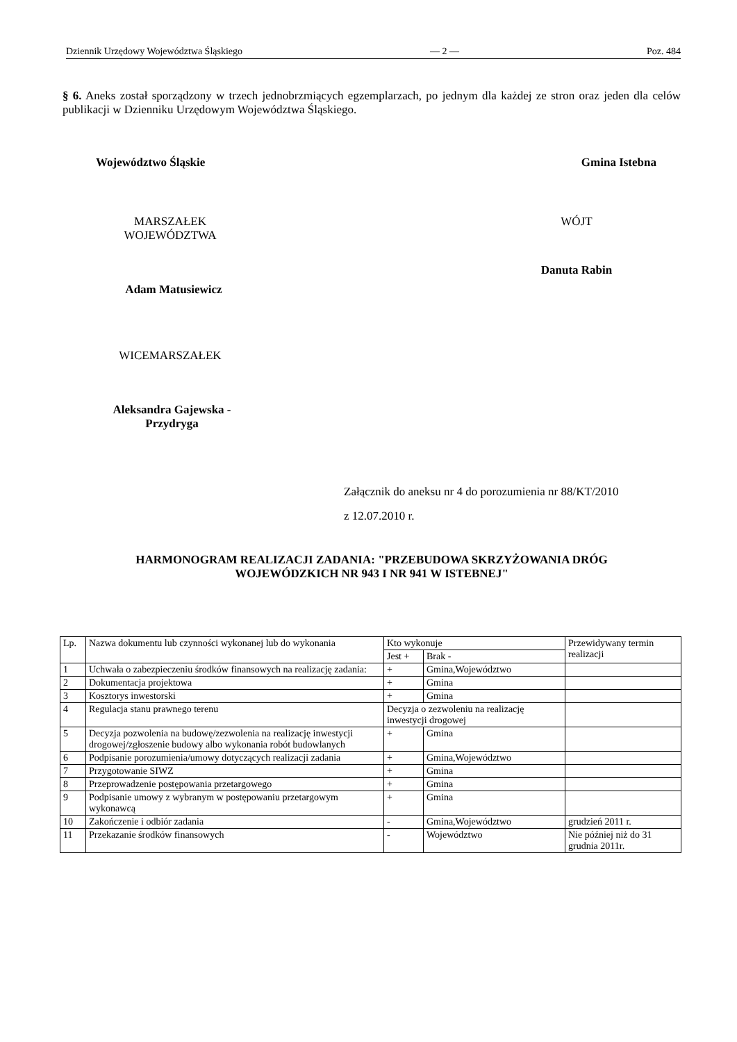Dziennik Urzędowy Województwa Śląskiego — 2 — Poz. 484
§ 6. Aneks został sporządzony w trzech jednobrzmiących egzemplarzach, po jednym dla każdej ze stron oraz jeden dla celów publikacji w Dzienniku Urzędowym Województwa Śląskiego.
Województwo Śląskie Gmina Istebna
MARSZAŁEK
WOJEWÓDZTWA
Adam Matusiewicz
WICEMARSZAŁEK
Aleksandra Gajewska -
Przydryga
WÓJT
Danuta Rabin
Załącznik do aneksu nr 4 do porozumienia nr 88/KT/2010
z 12.07.2010 r.
HARMONOGRAM REALIZACJI ZADANIA: "PRZEBUDOWA SKRZYŻOWANIA DRÓG
WOJEWÓDZKICH NR 943 I NR 941 W ISTEBNEJ"
| Lp. | Nazwa dokumentu lub czynności wykonanej lub do wykonania | Kto wykonuje | | Przewidywany termin realizacji |
| --- | --- | --- | --- | --- |
| | | Jest + | Brak - | |
| 1 | Uchwała o zabezpieczeniu środków finansowych na realizację zadania: | + | Gmina,Województwo | |
| 2 | Dokumentacja projektowa | + | Gmina | |
| 3 | Kosztorys inwestorski | + | Gmina | |
| 4 | Regulacja stanu prawnego terenu | Decyzja o zezwoleniu na realizację inwestycji drogowej | | |
| 5 | Decyzja pozwolenia na budowę/zezwolenia na realizację inwestycji drogowej/zgłoszenie budowy albo wykonania robót budowlanych | + | Gmina | |
| 6 | Podpisanie porozumienia/umowy dotyczących realizacji zadania | + | Gmina,Województwo | |
| 7 | Przygotowanie SIWZ | + | Gmina | |
| 8 | Przeprowadzenie postępowania przetargowego | + | Gmina | |
| 9 | Podpisanie umowy z wybranym w postępowaniu przetargowym wykonawcą | + | Gmina | |
| 10 | Zakończenie i odbiór zadania | - | Gmina,Województwo | grudzień 2011 r. |
| 11 | Przekazanie środków finansowych | - | Województwo | Nie później niż do 31 grudnia 2011r. |